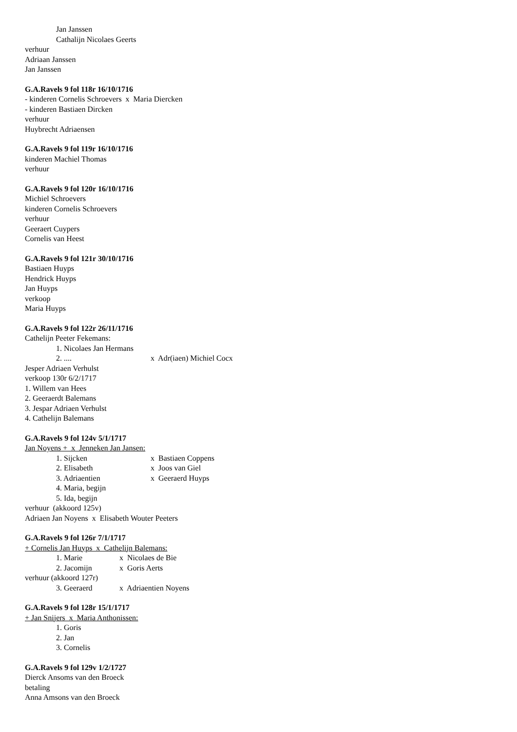Jan Janssen
Cathalijn Nicolaes Geerts
verhuur
Adriaan Janssen
Jan Janssen
G.A.Ravels 9 fol 118r 16/10/1716
- kinderen Cornelis Schroevers x Maria Diercken
- kinderen Bastiaen Dircken
verhuur
Huybrecht Adriaensen
G.A.Ravels 9 fol 119r 16/10/1716
kinderen Machiel Thomas
verhuur
G.A.Ravels 9 fol 120r 16/10/1716
Michiel Schroevers
kinderen Cornelis Schroevers
verhuur
Geeraert Cuypers
Cornelis van Heest
G.A.Ravels 9 fol 121r 30/10/1716
Bastiaen Huyps
Hendrick Huyps
Jan Huyps
verkoop
Maria Huyps
G.A.Ravels 9 fol 122r 26/11/1716
Cathelijn Peeter Fekemans:
1. Nicolaes Jan Hermans
2. .... x Adr(iaen) Michiel Cocx
Jesper Adriaen Verhulst
verkoop 130r 6/2/1717
1. Willem van Hees
2. Geeraerdt Balemans
3. Jespar Adriaen Verhulst
4. Cathelijn Balemans
G.A.Ravels 9 fol 124v 5/1/1717
Jan Noyens + x Jenneken Jan Jansen:
1. Sijcken x Bastiaen Coppens
2. Elisabeth x Joos van Giel
3. Adriaentien x Geeraerd Huyps
4. Maria, begijn
5. Ida, begijn
verhuur (akkoord 125v)
Adriaen Jan Noyens x Elisabeth Wouter Peeters
G.A.Ravels 9 fol 126r 7/1/1717
+ Cornelis Jan Huyps x Cathelijn Balemans:
1. Marie x Nicolaes de Bie
2. Jacomijn x Goris Aerts
verhuur (akkoord 127r)
3. Geeraerd x Adriaentien Noyens
G.A.Ravels 9 fol 128r 15/1/1717
+ Jan Snijers x Maria Anthonissen:
1. Goris
2. Jan
3. Cornelis
G.A.Ravels 9 fol 129v 1/2/1727
Dierck Ansoms van den Broeck
betaling
Anna Amsons van den Broeck